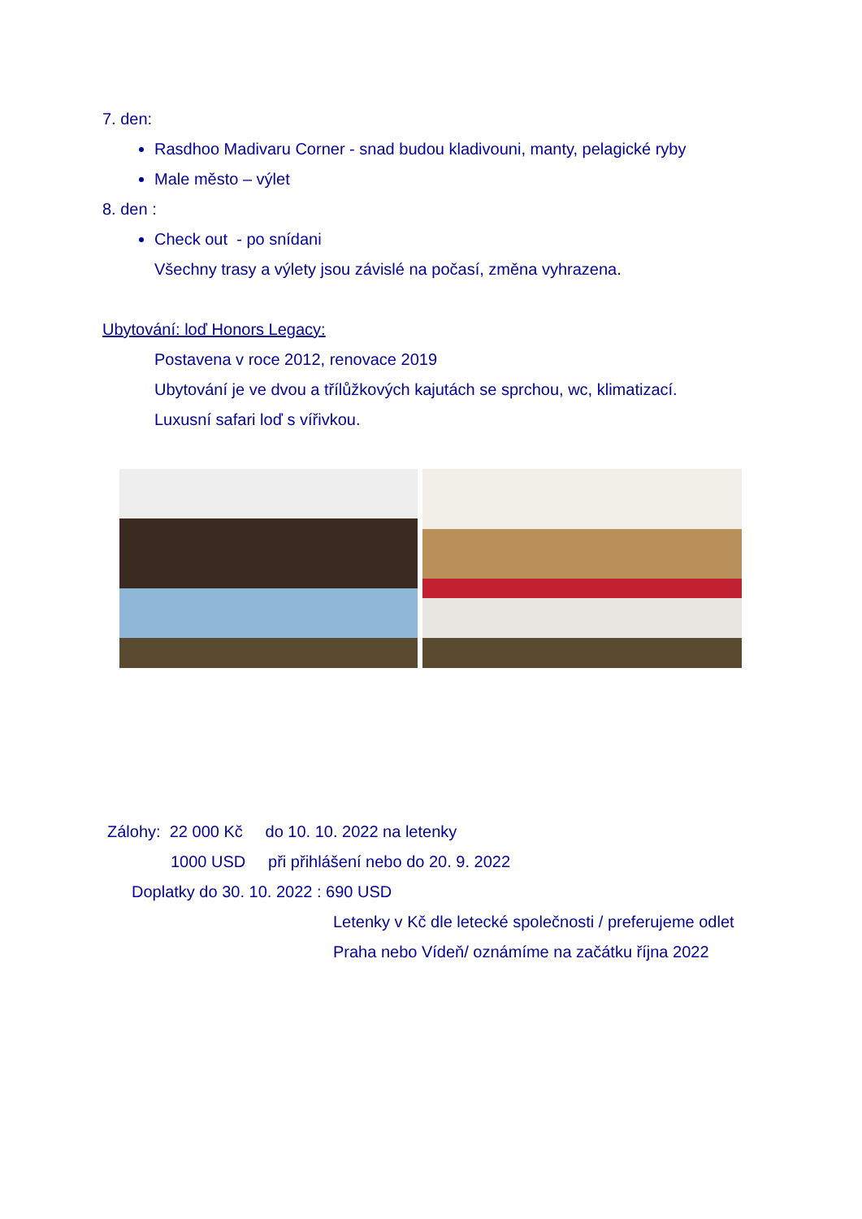7. den:
Rasdhoo Madivaru Corner - snad budou kladivouni, manty, pelagické ryby
Male město – výlet
8. den :
Check out - po snídani
Všechny trasy a výlety jsou závislé na počasí, změna vyhrazena.
Ubytování: loď Honors Legacy:
Postavena v roce 2012, renovace 2019
Ubytování je ve dvou a třílůžkových kajutách se sprchou, wc, klimatizací.
Luxusní safari loď s vířivkou.
Zálohy: 22 000 Kč do 10. 10. 2022 na letenky
1000 USD při přihlášení nebo do 20. 9. 2022
Doplatky do 30. 10. 2022 : 690 USD
Letenky v Kč dle letecké společnosti / preferujeme odlet Praha nebo Vídeň/ oznámíme na začátku října 2022